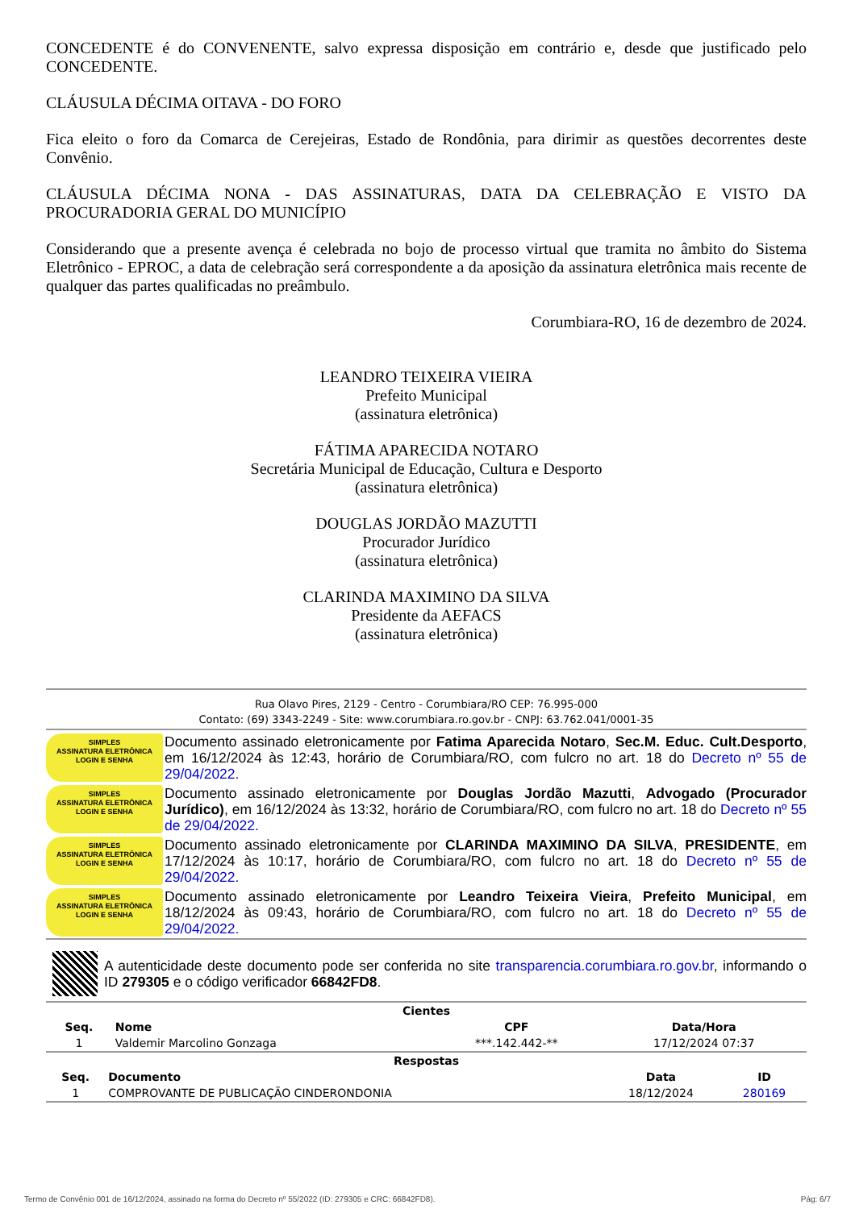CONCEDENTE é do CONVENENTE, salvo expressa disposição em contrário e, desde que justificado pelo CONCEDENTE.
CLÁUSULA DÉCIMA OITAVA - DO FORO
Fica eleito o foro da Comarca de Cerejeiras, Estado de Rondônia, para dirimir as questões decorrentes deste Convênio.
CLÁUSULA DÉCIMA NONA - DAS ASSINATURAS, DATA DA CELEBRAÇÃO E VISTO DA PROCURADORIA GERAL DO MUNICÍPIO
Considerando que a presente avença é celebrada no bojo de processo virtual que tramita no âmbito do Sistema Eletrônico - EPROC, a data de celebração será correspondente a da aposição da assinatura eletrônica mais recente de qualquer das partes qualificadas no preâmbulo.
Corumbiara-RO, 16 de dezembro de 2024.
LEANDRO TEIXEIRA VIEIRA
Prefeito Municipal
(assinatura eletrônica)
FÁTIMA APARECIDA NOTARO
Secretária Municipal de Educação, Cultura e Desporto
(assinatura eletrônica)
DOUGLAS JORDÃO MAZUTTI
Procurador Jurídico
(assinatura eletrônica)
CLARINDA MAXIMINO DA SILVA
Presidente da AEFACS
(assinatura eletrônica)
Rua Olavo Pires, 2129 - Centro - Corumbiara/RO CEP: 76.995-000
Contato: (69) 3343-2249 - Site: www.corumbiara.ro.gov.br - CNPJ: 63.762.041/0001-35
SIMPLES
ASSINATURA ELETRÔNICA
LOGIN E SENHA
Documento assinado eletronicamente por Fatima Aparecida Notaro, Sec.M. Educ. Cult.Desporto, em 16/12/2024 às 12:43, horário de Corumbiara/RO, com fulcro no art. 18 do Decreto nº 55 de 29/04/2022.
SIMPLES
ASSINATURA ELETRÔNICA
LOGIN E SENHA
Documento assinado eletronicamente por Douglas Jordão Mazutti, Advogado (Procurador Jurídico), em 16/12/2024 às 13:32, horário de Corumbiara/RO, com fulcro no art. 18 do Decreto nº 55 de 29/04/2022.
SIMPLES
ASSINATURA ELETRÔNICA
LOGIN E SENHA
Documento assinado eletronicamente por CLARINDA MAXIMINO DA SILVA, PRESIDENTE, em 17/12/2024 às 10:17, horário de Corumbiara/RO, com fulcro no art. 18 do Decreto nº 55 de 29/04/2022.
SIMPLES
ASSINATURA ELETRÔNICA
LOGIN E SENHA
Documento assinado eletronicamente por Leandro Teixeira Vieira, Prefeito Municipal, em 18/12/2024 às 09:43, horário de Corumbiara/RO, com fulcro no art. 18 do Decreto nº 55 de 29/04/2022.
A autenticidade deste documento pode ser conferida no site transparencia.corumbiara.ro.gov.br, informando o ID 279305 e o código verificador 66842FD8.
| Cientes | | | |
| --- | --- | --- | --- |
| Seq. | Nome | CPF | Data/Hora |
| 1 | Valdemir Marcolino Gonzaga | ***.142.442-** | 17/12/2024 07:37 |
| Respostas | | | |
| --- | --- | --- | --- |
| Seq. | Documento | Data | ID |
| 1 | COMPROVANTE DE PUBLICAÇÃO CINDERONDONIA | 18/12/2024 | 280169 |
Termo de Convênio 001 de 16/12/2024, assinado na forma do Decreto nº 55/2022 (ID: 279305 e CRC: 66842FD8). Pág: 6/7